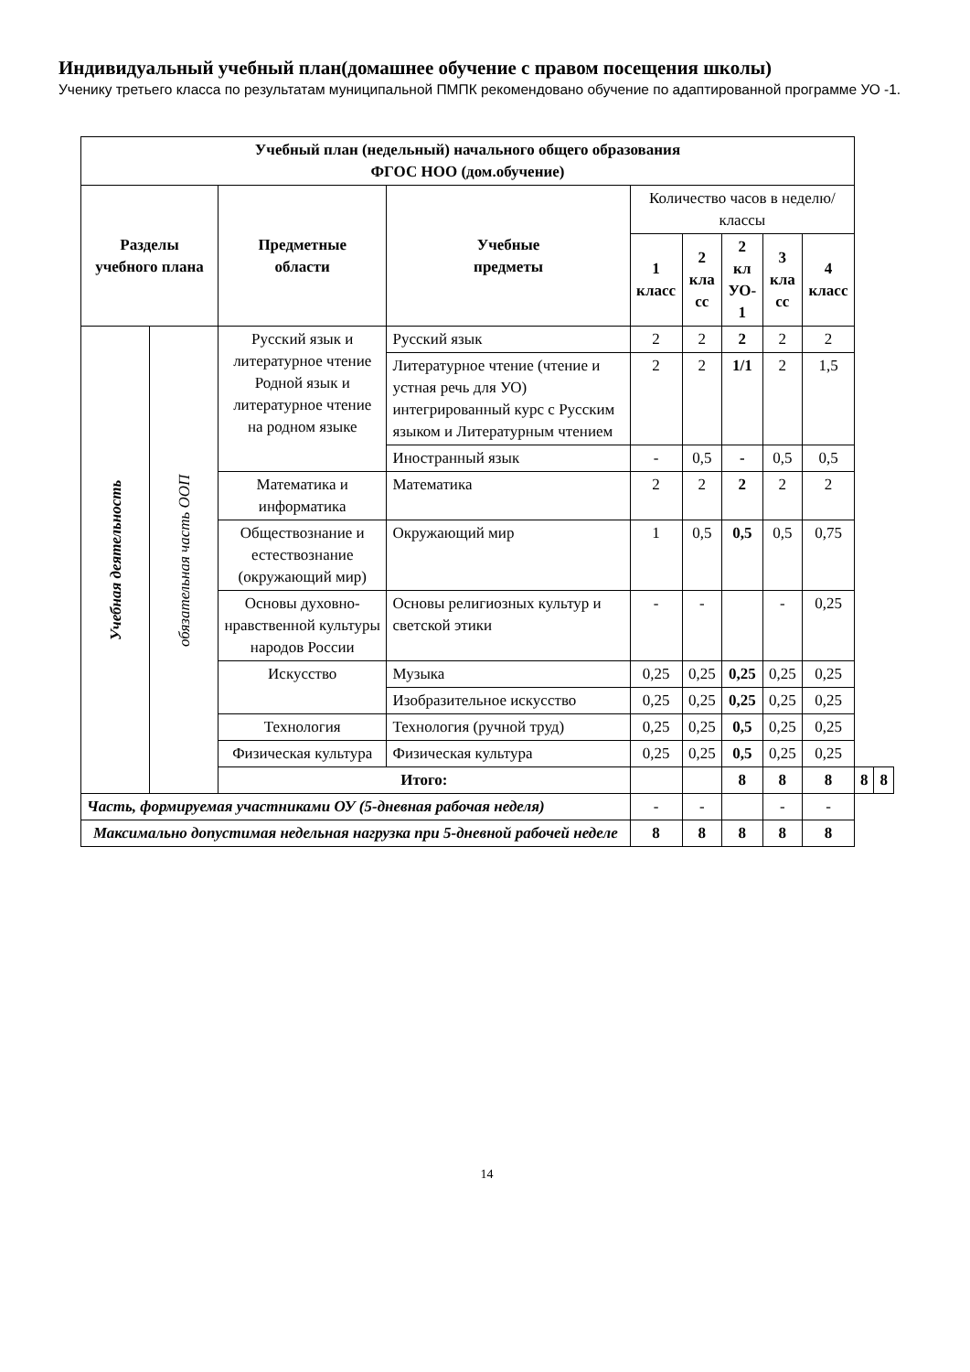Индивидуальный учебный план(домашнее обучение с правом посещения школы)
Ученику третьего класса по результатам муниципальной ПМПК рекомендовано обучение по адаптированной программе УО -1.
| Учебный план (недельный) начального общего образования ФГОС НОО (дом.обучение) | | | | | | | | | | |
| --- | --- | --- | --- | --- | --- | --- | --- | --- | --- | --- |
| Разделы учебного плана | | Предметные области | Учебные предметы | Количество часов в неделю/классы | | | | | | |
| | | | | 1 класс | 2 кла сс | 2 кл УО- 1 | 3 кла сс | 4 класс | | |
| Учебная деятельность | обязательная часть ООП | Русский язык и литературное чтение Родной язык и литературное чтение на родном языке | Русский язык | 2 | 2 | 2 | 2 | 2 | | |
| | | | Литературное чтение (чтение и устная речь для УО) интегрированный курс с Русским языком и Литературным чтением | 2 | 2 | 1/1 | 2 | 1,5 | | |
| | | | Иностранный язык | - | 0,5 | - | 0,5 | 0,5 | | |
| | | Математика и информатика | Математика | 2 | 2 | 2 | 2 | 2 | | |
| | | Обществознание и естествознание (окружающий мир) | Окружающий мир | 1 | 0,5 | 0,5 | 0,5 | 0,75 | | |
| | | Основы духовно-нравственной культуры народов России | Основы религиозных культур и светской этики | - | - | | - | 0,25 | | |
| | | Искусство | Музыка | 0,25 | 0,25 | 0,25 | 0,25 | 0,25 | | |
| | | | Изобразительное искусство | 0,25 | 0,25 | 0,25 | 0,25 | 0,25 | | |
| | | Технология | Технология (ручной труд) | 0,25 | 0,25 | 0,5 | 0,25 | 0,25 | | |
| | | Физическая культура | Физическая культура | 0,25 | 0,25 | 0,5 | 0,25 | 0,25 | | |
| | | Итого: | | | | 8 | 8 | 8 | 8 | 8 |
| Часть, формируемая участниками ОУ (5-дневная рабочая неделя) | | | | - | - | | - | - | | |
| Максимально допустимая недельная нагрузка при 5-дневной рабочей неделе | | | | 8 | 8 | 8 | 8 | 8 | | |
14